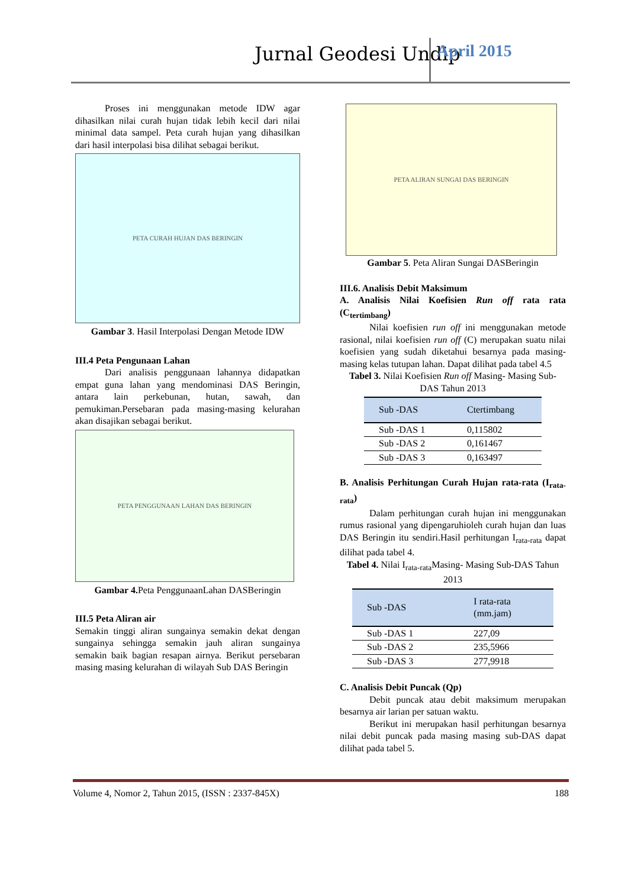Jurnal Geodesi Undip April 2015
Proses ini menggunakan metode IDW agar dihasilkan nilai curah hujan tidak lebih kecil dari nilai minimal data sampel. Peta curah hujan yang dihasilkan dari hasil interpolasi bisa dilihat sebagai berikut.
PETA CURAH HUJAN DAS BERINGIN
Gambar 3. Hasil Interpolasi Dengan Metode IDW
III.4 Peta Pengunaan Lahan
Dari analisis penggunaan lahannya didapatkan empat guna lahan yang mendominasi DAS Beringin, antara lain perkebunan, hutan, sawah, dan pemukiman.Persebaran pada masing-masing kelurahan akan disajikan sebagai berikut.
PETA PENGGUNAAN LAHAN DAS BERINGIN
Gambar 4. Peta PenggunaanLahan DASBeringin
III.5 Peta Aliran air
Semakin tinggi aliran sungainya semakin dekat dengan sungainya sehingga semakin jauh aliran sungainya semakin baik bagian resapan airnya. Berikut persebaran masing masing kelurahan di wilayah Sub DAS Beringin
PETA ALIRAN SUNGAI DAS BERINGIN
Gambar 5. Peta Aliran Sungai DASBeringin
III.6. Analisis Debit Maksimum
A. Analisis Nilai Koefisien Run off rata rata (C<sub>tertimbang</sub>)
Nilai koefisien run off ini menggunakan metode rasional, nilai koefisien run off (C) merupakan suatu nilai koefisien yang sudah diketahui besarnya pada masing-masing kelas tutupan lahan. Dapat dilihat pada tabel 4.5
Tabel 3. Nilai Koefisien Run off Masing- Masing Sub-DAS Tahun 2013
| Sub -DAS | Ctertimbang |
| --- | --- |
| Sub -DAS 1 | 0,115802 |
| Sub -DAS 2 | 0,161467 |
| Sub -DAS 3 | 0,163497 |
B. Analisis Perhitungan Curah Hujan rata-rata (I<sub>rata-rata</sub>)
Dalam perhitungan curah hujan ini menggunakan rumus rasional yang dipengaruhioleh curah hujan dan luas DAS Beringin itu sendiri.Hasil perhitungan I<sub>rata-rata</sub> dapat dilihat pada tabel 4.
Tabel 4. Nilai I<sub>rata-rata</sub>Masing- Masing Sub-DAS Tahun 2013
| Sub -DAS | I rata-rata (mm.jam) |
| --- | --- |
| Sub -DAS 1 | 227,09 |
| Sub -DAS 2 | 235,5966 |
| Sub -DAS 3 | 277,9918 |
C. Analisis Debit Puncak (Qp)
Debit puncak atau debit maksimum merupakan besarnya air larian per satuan waktu.
Berikut ini merupakan hasil perhitungan besarnya nilai debit puncak pada masing masing sub-DAS dapat dilihat pada tabel 5.
Volume 4, Nomor 2, Tahun 2015, (ISSN : 2337-845X) 188